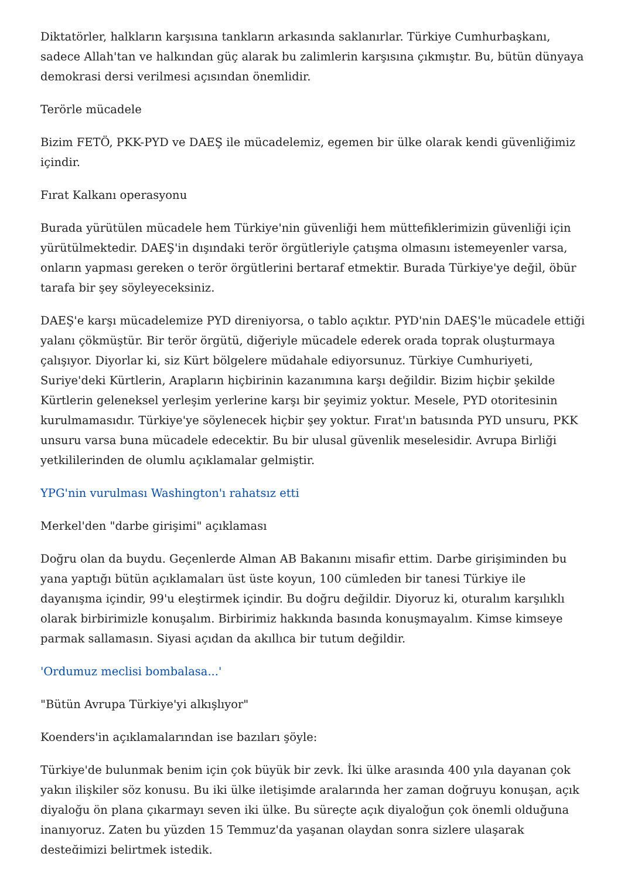Diktatörler, halkların karşısına tankların arkasında saklanırlar. Türkiye Cumhurbaşkanı, sadece Allah'tan ve halkından güç alarak bu zalimlerin karşısına çıkmıştır. Bu, bütün dünyaya demokrasi dersi verilmesi açısından önemlidir.
Terörle mücadele
Bizim FETÖ, PKK-PYD ve DAEŞ ile mücadelemiz, egemen bir ülke olarak kendi güvenliğimiz içindir.
Fırat Kalkanı operasyonu
Burada yürütülen mücadele hem Türkiye'nin güvenliği hem müttefiklerimizin güvenliği için yürütülmektedir. DAEŞ'in dışındaki terör örgütleriyle çatışma olmasını istemeyenler varsa, onların yapması gereken o terör örgütlerini bertaraf etmektir. Burada Türkiye'ye değil, öbür tarafa bir şey söyleyeceksiniz.
DAEŞ'e karşı mücadelemize PYD direniyorsa, o tablo açıktır. PYD'nin DAEŞ'le mücadele ettiği yalanı çökmüştür. Bir terör örgütü, diğeriyle mücadele ederek orada toprak oluşturmaya çalışıyor. Diyorlar ki, siz Kürt bölgelere müdahale ediyorsunuz. Türkiye Cumhuriyeti, Suriye'deki Kürtlerin, Arapların hiçbirinin kazanımına karşı değildir. Bizim hiçbir şekilde Kürtlerin geleneksel yerleşim yerlerine karşı bir şeyimiz yoktur. Mesele, PYD otoritesinin kurulmamasıdır. Türkiye'ye söylenecek hiçbir şey yoktur. Fırat'ın batısında PYD unsuru, PKK unsuru varsa buna mücadele edecektir. Bu bir ulusal güvenlik meselesidir. Avrupa Birliği yetkililerinden de olumlu açıklamalar gelmiştir.
YPG'nin vurulması Washington'ı rahatsız etti
Merkel'den "darbe girişimi" açıklaması
Doğru olan da buydu. Geçenlerde Alman AB Bakanını misafir ettim. Darbe girişiminden bu yana yaptığı bütün açıklamaları üst üste koyun, 100 cümleden bir tanesi Türkiye ile dayanışma içindir, 99'u eleştirmek içindir. Bu doğru değildir. Diyoruz ki, oturalım karşılıklı olarak birbirimizle konuşalım. Birbirimiz hakkında basında konuşmayalım. Kimse kimseye parmak sallamasın. Siyasi açıdan da akıllıca bir tutum değildir.
'Ordumuz meclisi bombalasa...'
"Bütün Avrupa Türkiye'yi alkışlıyor"
Koenders'in açıklamalarından ise bazıları şöyle:
Türkiye'de bulunmak benim için çok büyük bir zevk. İki ülke arasında 400 yıla dayanan çok yakın ilişkiler söz konusu. Bu iki ülke iletişimde aralarında her zaman doğruyu konuşan, açık diyaloğu ön plana çıkarmayı seven iki ülke. Bu süreçte açık diyaloğun çok önemli olduğuna inanıyoruz. Zaten bu yüzden 15 Temmuz'da yaşanan olaydan sonra sizlere ulaşarak desteğimizi belirtmek istedik.